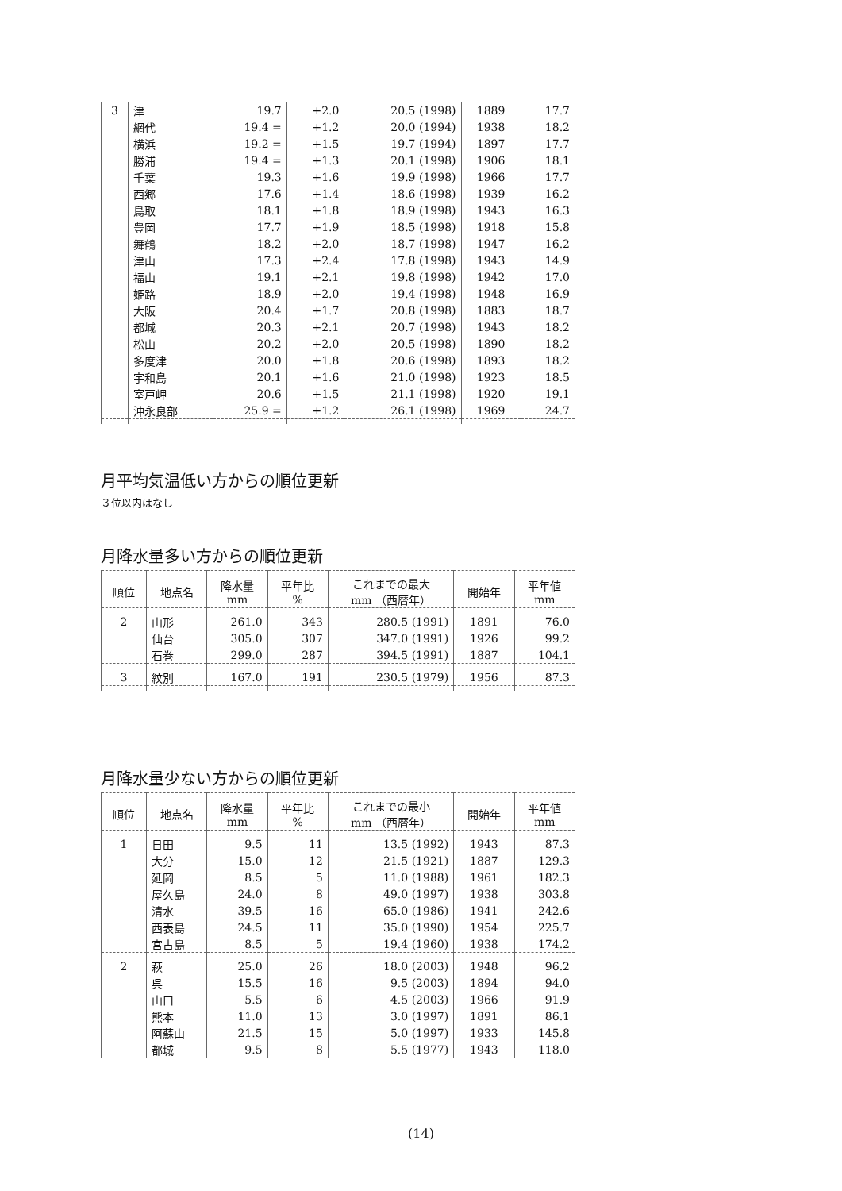| 3 | 津 | 19.7 | +2.0 | 20.5 (1998) | 1889 | 17.7 |
| | 網代 | 19.4 = | +1.2 | 20.0 (1994) | 1938 | 18.2 |
| | 横浜 | 19.2 = | +1.5 | 19.7 (1994) | 1897 | 17.7 |
| | 勝浦 | 19.4 = | +1.3 | 20.1 (1998) | 1906 | 18.1 |
| | 千葉 | 19.3 | +1.6 | 19.9 (1998) | 1966 | 17.7 |
| | 西郷 | 17.6 | +1.4 | 18.6 (1998) | 1939 | 16.2 |
| | 鳥取 | 18.1 | +1.8 | 18.9 (1998) | 1943 | 16.3 |
| | 豊岡 | 17.7 | +1.9 | 18.5 (1998) | 1918 | 15.8 |
| | 舞鶴 | 18.2 | +2.0 | 18.7 (1998) | 1947 | 16.2 |
| | 津山 | 17.3 | +2.4 | 17.8 (1998) | 1943 | 14.9 |
| | 福山 | 19.1 | +2.1 | 19.8 (1998) | 1942 | 17.0 |
| | 姫路 | 18.9 | +2.0 | 19.4 (1998) | 1948 | 16.9 |
| | 大阪 | 20.4 | +1.7 | 20.8 (1998) | 1883 | 18.7 |
| | 都城 | 20.3 | +2.1 | 20.7 (1998) | 1943 | 18.2 |
| | 松山 | 20.2 | +2.0 | 20.5 (1998) | 1890 | 18.2 |
| | 多度津 | 20.0 | +1.8 | 20.6 (1998) | 1893 | 18.2 |
| | 宇和島 | 20.1 | +1.6 | 21.0 (1998) | 1923 | 18.5 |
| | 室戸岬 | 20.6 | +1.5 | 21.1 (1998) | 1920 | 19.1 |
| | 沖永良部 | 25.9 = | +1.2 | 26.1 (1998) | 1969 | 24.7 |
月平均気温低い方からの順位更新
３位以内はなし
月降水量多い方からの順位更新
| 順位 | 地点名 | 降水量 mm | 平年比 % | これまでの最大 mm （西暦年） | 開始年 | 平年値 mm |
| --- | --- | --- | --- | --- | --- | --- |
| 2 | 山形 | 261.0 | 343 | 280.5 (1991) | 1891 | 76.0 |
| | 仙台 | 305.0 | 307 | 347.0 (1991) | 1926 | 99.2 |
| | 石巻 | 299.0 | 287 | 394.5 (1991) | 1887 | 104.1 |
| 3 | 紋別 | 167.0 | 191 | 230.5 (1979) | 1956 | 87.3 |
月降水量少ない方からの順位更新
| 順位 | 地点名 | 降水量 mm | 平年比 % | これまでの最小 mm （西暦年） | 開始年 | 平年値 mm |
| --- | --- | --- | --- | --- | --- | --- |
| 1 | 日田 | 9.5 | 11 | 13.5 (1992) | 1943 | 87.3 |
| | 大分 | 15.0 | 12 | 21.5 (1921) | 1887 | 129.3 |
| | 延岡 | 8.5 | 5 | 11.0 (1988) | 1961 | 182.3 |
| | 屋久島 | 24.0 | 8 | 49.0 (1997) | 1938 | 303.8 |
| | 清水 | 39.5 | 16 | 65.0 (1986) | 1941 | 242.6 |
| | 西表島 | 24.5 | 11 | 35.0 (1990) | 1954 | 225.7 |
| | 宮古島 | 8.5 | 5 | 19.4 (1960) | 1938 | 174.2 |
| 2 | 萩 | 25.0 | 26 | 18.0 (2003) | 1948 | 96.2 |
| | 呉 | 15.5 | 16 | 9.5 (2003) | 1894 | 94.0 |
| | 山口 | 5.5 | 6 | 4.5 (2003) | 1966 | 91.9 |
| | 熊本 | 11.0 | 13 | 3.0 (1997) | 1891 | 86.1 |
| | 阿蘇山 | 21.5 | 15 | 5.0 (1997) | 1933 | 145.8 |
| | 都城 | 9.5 | 8 | 5.5 (1977) | 1943 | 118.0 |
(14)